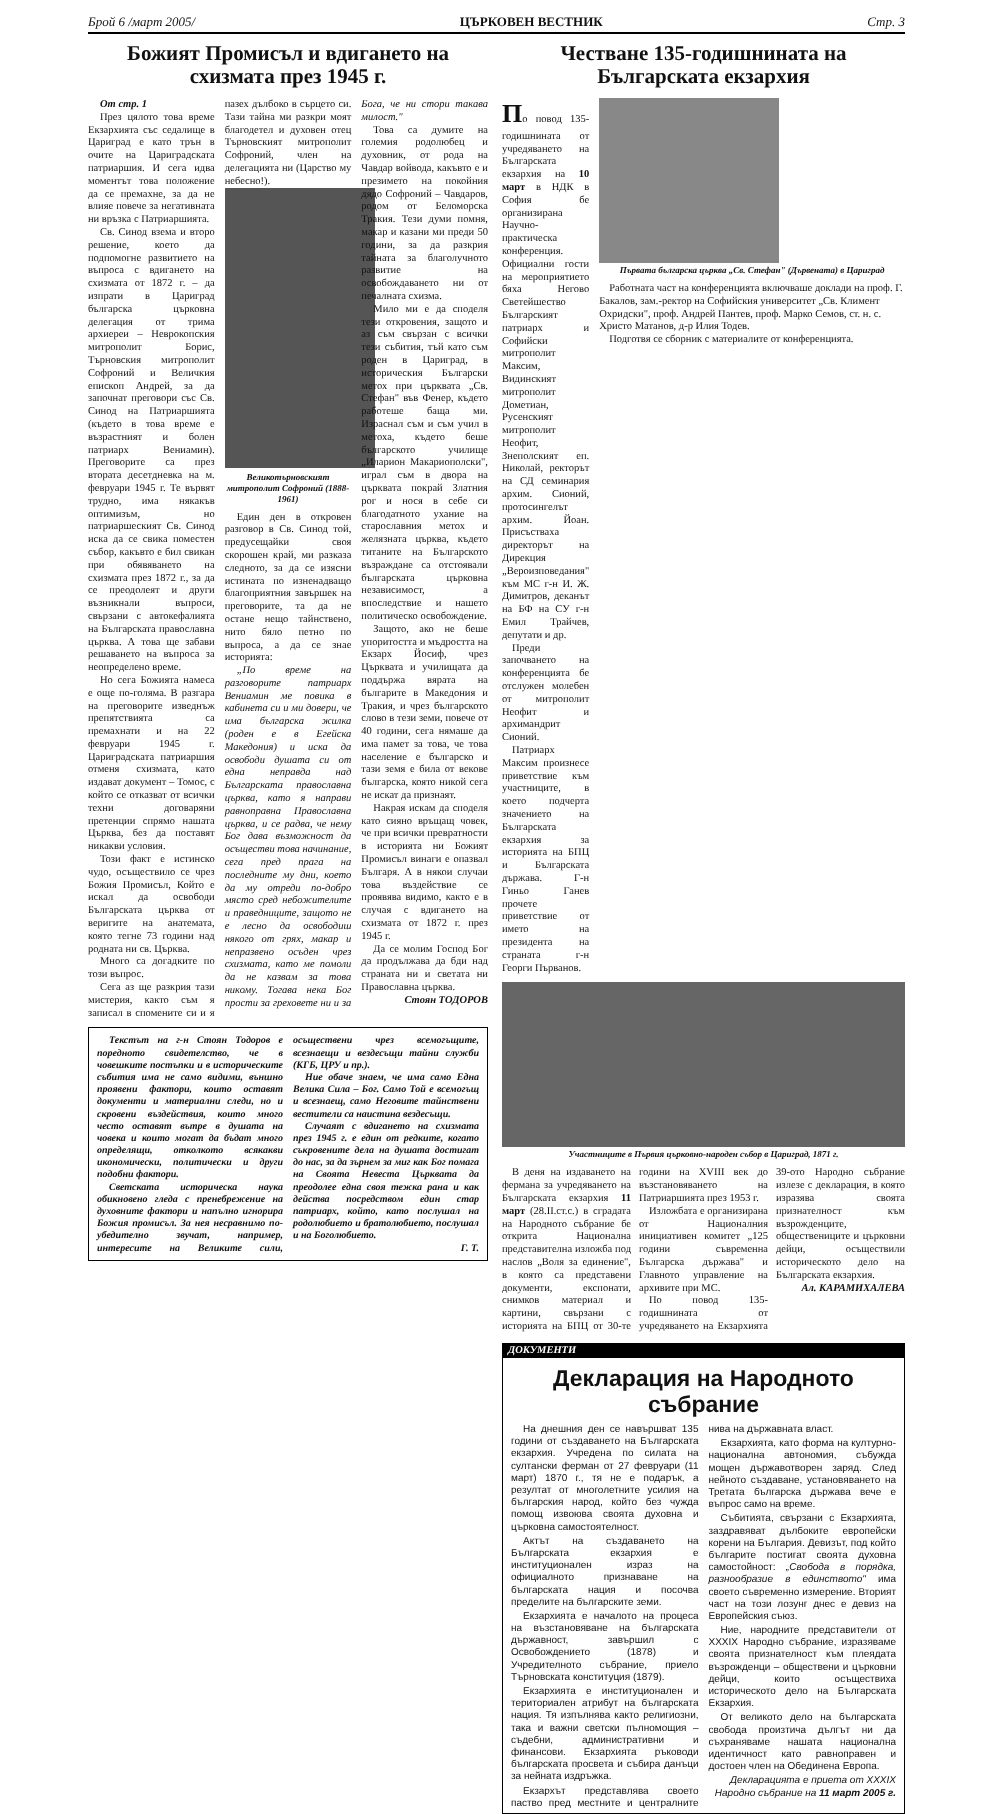Брой 6 /март 2005/ ЦЪРКОВЕН ВЕСТНИК Стр. 3
Божият Промисъл и вдигането на схизмата през 1945 г.
От стр. 1
През цялото това време Екзархията със седалище в Цариград е като трън в очите на Цариградската патриаршия. И сега идва моментът това положение да се премахне, за да не влияе повече за негативната ни връзка с Патриаршията.
Св. Синод взема и второ решение, което да подпомогне развитието на въпроса с вдигането на схизмата от 1872 г. – да изпрати в Цариград българска църковна делегация от трима архиереи – Неврокопския митрополит Борис, Търновския митрополит Софроний и Величкия епископ Андрей, за да започнат преговори със Св. Синод на Патриаршията (където в това време е възрастният и болен патриарх Вениамин). Преговорите са през втората десетдневка на м. февруари 1945 г. Те вървят трудно, има някакъв оптимизъм, но патриаршеският Св. Синод иска да се свика поместен събор, какъвто е бил свикан при обявяването на схизмата през 1872 г., за да се преодолеят и други възникнали въпроси, свързани с автокефалията на Българската православна църква. А това ще забави решаването на въпроса за неопределено време.
Но сега Божията намеса е още по-голяма. В разгара на преговорите изведнъж препятствията са премахнати и на 22 февруари 1945 г. Цариградската патриаршия отменя схизмата, като издават документ – Томос, с който се отказват от всички техни договаряни претенции спрямо нашата Църква, без да поставят никакви условия.
Този факт е истинско чудо, осъществило се чрез Божия Промисъл, Който е искал да освободи Българската църква от веригите на анатемата, която тегне 73 години над родната ни св. Църква.
Много са догадките по този въпрос.
Сега аз ще разкрия тази мистерия, както съм я записал в спомените си и я пазех дълбоко в сърцето си. Тази тайна ми разкри моят благодетел и духовен отец Търновският митрополит Софроний, член на делегацията ни (Царство му небесно!).
Великотърновският митрополит Софроний (1888-1961)
Един ден в откровен разговор в Св. Синод той, предусещайки своя скорошен край, ми разказа следното, за да се изясни истината по изненадващо благоприятния завършек на преговорите, та да не остане нещо тайнствено, нито бяло петно по въпроса, а да се знае историята:
„По време на разговорите патриарх Вениамин ме повика в кабинета си и ми довери, че има българска жилка (роден е в Егейска Македония) и иска да освободи душата си от една неправда над Българската православна църква, като я направи равноправна Православна църква, и се радва, че нему Бог дава възможност да осъществи това начинание, сега пред прага на последните му дни, което да му отреди по-добро място сред небожителите и праведниците, защото не е лесно да освободиш някого от грях, макар и непразвено осъден чрез схизмата, като ме помоли да не казвам за това никому. Тогава нека Бог прости за греховете ни и за Бога, че ни стори такава милост."
Това са думите на големия родолюбец и духовник, от рода на Чавдар войвода, какъвто е и презимето на покойния дядо Софроний – Чавдаров, родом от Беломорска Тракия. Тези думи помня, макар и казани ми преди 50 години, за да разкрия тайната за благолучното развитие на освобождаването ни от печалната схизма.
Мило ми е да споделя тези откровения, защото и аз съм свързан с всички тези събития, тъй като съм роден в Цариград, в историческия Български метох при църквата „Св. Стефан" във Фенер, където работеше баща ми. Израснал съм и съм учил в метоха, където беше българското училище „Иларион Макариополски", играл съм в двора на църквата покрай Златния рог и нося в себе си благодатното ухание на старославния метох и желязната църква, където титаните на Българското възраждане са отстоявали българската църковна независимост, а впоследствие и нашето политическо освобождение.
Защото, ако не беше упоритостта и мъдростта на Екзарх Йосиф, чрез Църквата и училищата да поддържа вярата на българите в Македония и Тракия, и чрез българското слово в тези земи, повече от 40 години, сега нямаше да има памет за това, че това население е българско и тази земя е била от векове българска, която никой сега не искат да признаят.
Накрая искам да споделя като сияно връщащ човек, че при всички превратности в историята ни Божият Промисъл винаги е опазвал Българя. А в някои случаи това въздействие се проявява видимо, както е в случая с вдигането на схизмата от 1872 г. през 1945 г.
Да се молим Господ Бог да продължава да бди над страната ни и светата ни Православна църква.
Стоян ТОДОРОВ
Текстът на г-н Стоян Тодоров е поредното свидетелство, че в човешките постъпки и в историческите събития има не само видими, външно проявени фактори, които оставят документи и материални следи, но и скровени въздействия, които много често оставят вътре в душата на човека и които могат да бъдат много определящи, отколкото всякакви икономически, политически и други подобни фактори.
Светската историческа наука обикновено гледа с пренебрежение на духовните фактори и напълно игнорира Божия промисъл. За нея несравнимо по-убедително звучат, например, интересите на Великите сили, осъществени чрез всемогъщите, всезнаещи и вездесъщи тайни служби (КГБ, ЦРУ и пр.).
Ние обаче знаем, че има само Една Велика Сила – Бог. Само Той е всемогъщ и всезнаещ, само Неговите тайнствени вестители са наистина вездесъщи.
Случаят с вдигането на схизмата през 1945 г. е един от редките, когато съкровените дела на душата достигат до нас, за да зърнем за миг как Бог помага на Своята Невеста Църквата да преодолее една своя тежка рана и как действа посредством един стар патриарх, който, като послушал на родолюбието и братолюбието, послушал и на Боголюбието.
Г. Т.
Честване 135-годишнината на Българската екзархия
По повод 135-годишнината от учредяването на Българската екзархия на 10 март в НДК в София бе организирана Научно-практическа конференция. Официални гости на мероприятието бяха Негово Светейшество Българският патриарх и Софийски митрополит Максим, Видинският митрополит Дометиан, Русенският митрополит Неофит, Знеполският еп. Николай, ректорът на СД семинария архим. Сионий, протосингелът архим. Йоан. Присъстваха директорът на Дирекция „Вероизповедания" към МС г-н И. Ж. Димитров, деканът на БФ на СУ г-н Емил Трайчев, депутати и др.
Преди започването на конференцията бе отслужен молебен от митрополит Неофит и архимандрит Сионий.
Патриарх Максим произнесе приветствие към участниците, в което подчерта значението на Българската екзархия за историята на БПЦ и Българската държава. Г-н Гиньо Ганев прочете приветствие от името на президента на страната г-н Георги Първанов.
Първата българска църква „Св. Стефан" (Дървената) в Цариград
Работната част на конференцията включваше доклади на проф. Г. Бакалов, зам.-ректор на Софийския университет „Св. Климент Охридски", проф. Андрей Пантев, проф. Марко Семов, ст. н. с. Христо Матанов, д-р Илия Тодев.
Подготвя се сборник с материалите от конференцията.
Участниците в Първия църковно-народен събор в Цариград, 1871 г.
В деня на издаването на фермана за учредяването на Българската екзархия 11 март (28.II.ст.с.) в сградата на Народното събрание бе открита Национална представителна изложба под наслов „Воля за единение", в която са представени документи, експонати, снимков материал и картини, свързани с историята на БПЦ от 30-те години на XVIII век до възстановяването на Патриаршията през 1953 г.
Изложбата е организирана от Националния инициативен комитет „125 години съвременна Българска държава" и Главното управление на архивите при МС.
По повод 135-годишнината от учредяването на Екзархията 39-ото Народно събрание излезе с декларация, в която изразява своята признателност към възрожденците, обществениците и църковни дейци, осъществили историческото дело на Българската екзархия.
Ал. КАРАМИХАЛЕВА
ДОКУМЕНТИ
Декларация на Народното събрание
На днешния ден се навършват 135 години от създаването на Българската екзархия. Учредена по силата на султански ферман от 27 февруари (11 март) 1870 г., тя не е подарък, а резултат от многолетните усилия на българския народ, който без чужда помощ извоюва своята духовна и църковна самостоятелност.
Актът на създаването на Българската екзархия е институционален израз на официалното признаване на българската нация и посочва пределите на българските земи.
Екзархията е началото на процеса на възстановяване на българската държавност, завършил с Освобождението (1878) и Учредителното събрание, приело Търновската конституция (1879).
Екзархията е институционален и териториален атрибут на българската нация. Тя изпълнява както религиозни, така и важни светски пълномощия – съдебни, административни и финансови. Екзархията ръководи българската просвета и събира данъци за нейната издръжка.
Екзархът представлява своето паство пред местните и централните нива на държавната власт.
Екзархията, като форма на културно-национална автономия, събужда мощен държавотворен заряд. След нейното създаване, установяването на Третата българска държава вече е въпрос само на време.
Събитията, свързани с Екзархията, заздравяват дълбоките европейски корени на България. Девизът, под който българите постигат своята духовна самостойност: „Свобода в порядка, разнообразие в единството" има своето съвременно измерение. Вторият част на този лозунг днес е девиз на Европейския съюз.
Ние, народните представители от XXXIX Народно събрание, изразяваме своята признателност към плеядата възрожденци – обществени и църковни дейци, които осъществиха историческото дело на Българската Екзархия.
От великото дело на българската свобода произтича дългът ни да съхраняваме нашата национална идентичност като равноправен и достоен член на Обединена Европа.
Декларацията е приета от XXXIX Народно събрание на 11 март 2005 г.